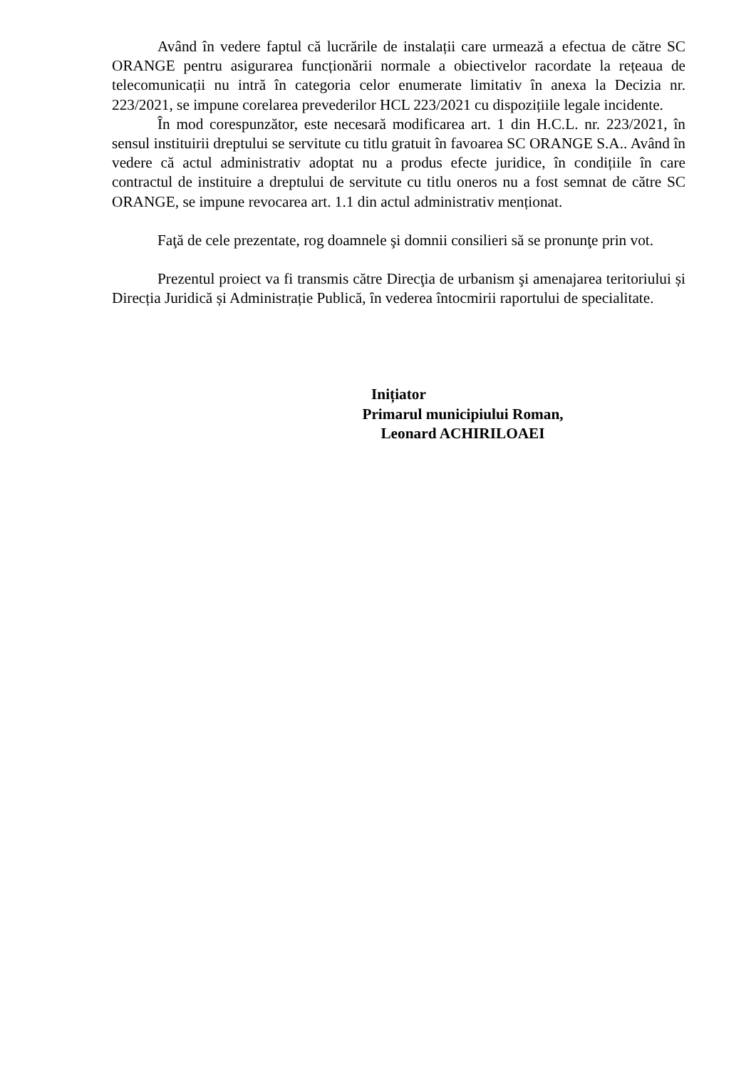Având în vedere faptul că lucrările de instalații care urmează a efectua de către SC ORANGE pentru asigurarea funcționării normale a obiectivelor racordate la rețeaua de telecomunicații nu intră în categoria celor enumerate limitativ în anexa la Decizia nr. 223/2021, se impune corelarea prevederilor HCL 223/2021 cu dispozițiile legale incidente.
În mod corespunzător, este necesară modificarea art. 1 din H.C.L. nr. 223/2021, în sensul instituirii dreptului se servitute cu titlu gratuit în favoarea SC ORANGE S.A.. Având în vedere că actul administrativ adoptat nu a produs efecte juridice, în condițiile în care contractul de instituire a dreptului de servitute cu titlu oneros nu a fost semnat de către SC ORANGE, se impune revocarea art. 1.1 din actul administrativ menționat.
Faţă de cele prezentate, rog doamnele şi domnii consilieri să se pronunţe prin vot.
Prezentul proiect va fi transmis către Direcţia de urbanism şi amenajarea teritoriului și Direcția Juridică și Administrație Publică, în vederea întocmirii raportului de specialitate.
Inițiator
Primarul municipiului Roman,
Leonard ACHIRILOAEI